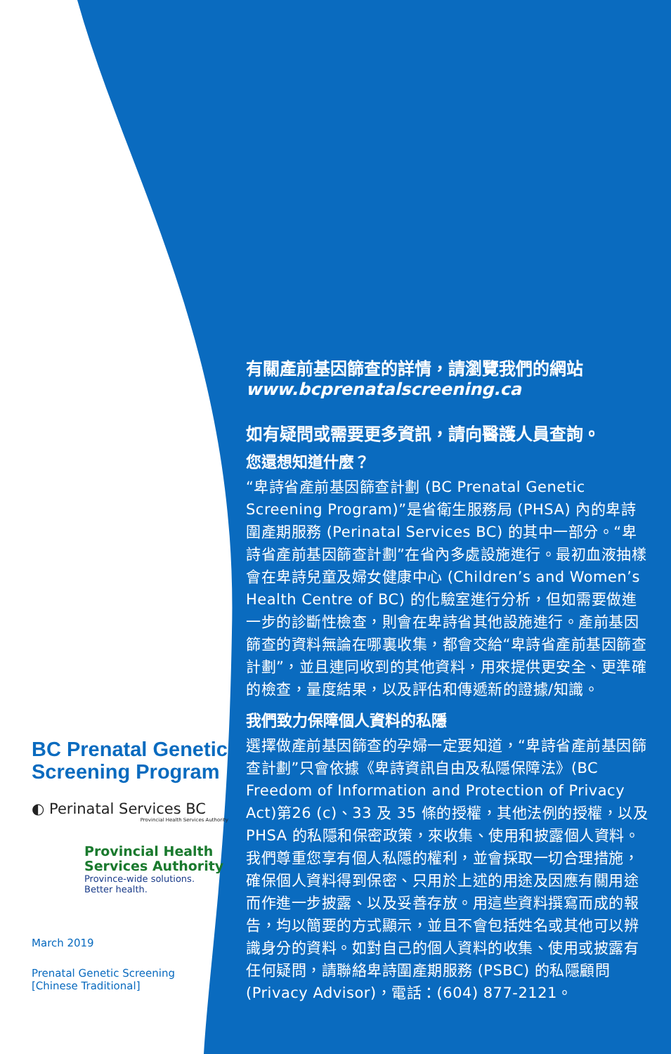BC Prenatal Genetic Screening Program
◐ Perinatal Services BC
Provincial Health Services Authority
Provincial Health Services Authority
Province-wide solutions.
Better health.
March 2019
Prenatal Genetic Screening
[Chinese Traditional]
有關產前基因篩查的詳情，請瀏覽我們的網站 www.bcprenatalscreening.ca
如有疑問或需要更多資訊，請向醫護人員查詢。
您還想知道什麼？
“卑詩省產前基因篩查計劃 (BC Prenatal Genetic Screening Program)”是省衛生服務局 (PHSA) 內的卑詩圍產期服務 (Perinatal Services BC) 的其中一部分。“卑詩省產前基因篩查計劃”在省內多處設施進行。最初血液抽樣會在卑詩兒童及婦女健康中心 (Children’s and Women’s Health Centre of BC) 的化驗室進行分析，但如需要做進一步的診斷性檢查，則會在卑詩省其他設施進行。產前基因篩查的資料無論在哪裏收集，都會交給“卑詩省產前基因篩查計劃”，並且連同收到的其他資料，用來提供更安全、更準確的檢查，量度結果，以及評估和傳遞新的證據/知識。
我們致力保障個人資料的私隱
選擇做產前基因篩查的孕婦一定要知道，“卑詩省產前基因篩查計劃”只會依據《卑詩資訊自由及私隱保障法》(BC Freedom of Information and Protection of Privacy Act)第26 (c)、33 及 35 條的授權，其他法例的授權，以及 PHSA 的私隱和保密政策，來收集、使用和披露個人資料。我們尊重您享有個人私隱的權利，並會採取一切合理措施，確保個人資料得到保密、只用於上述的用途及因應有關用途而作進一步披露、以及妥善存放。用這些資料撰寫而成的報告，均以簡要的方式顯示，並且不會包括姓名或其他可以辨識身分的資料。如對自己的個人資料的收集、使用或披露有任何疑問，請聯絡卑詩圍產期服務 (PSBC) 的私隱顧問 (Privacy Advisor)，電話：(604) 877-2121。